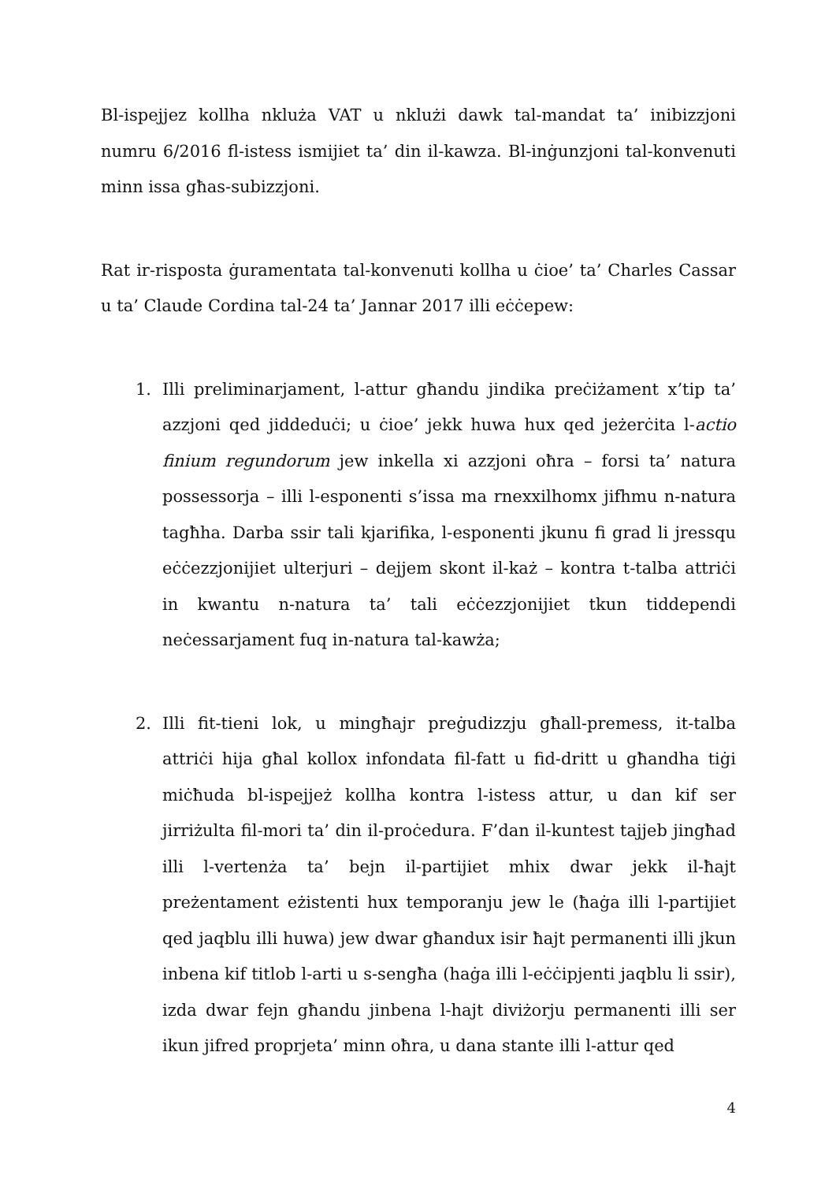Bl-ispejjez kollha nkluża VAT u nklużi dawk tal-mandat ta’ inibizzjoni numru 6/2016 fl-istess ismijiet ta’ din il-kawza. Bl-inġunzjoni tal-konvenuti minn issa għas-subizzjoni.
Rat ir-risposta ġuramentata tal-konvenuti kollha u ċioe’ ta’ Charles Cassar u ta’ Claude Cordina tal-24 ta’ Jannar 2017 illi eċċepew:
1. Illi preliminarjament, l-attur għandu jindika preċiżament x’tip ta’ azzjoni qed jiddeduċi; u ċioe’ jekk huwa hux qed jeżerċita l-actio finium regundorum jew inkella xi azzjoni oħra – forsi ta’ natura possessorja – illi l-esponenti s’issa ma rnexxilhomx jifhmu n-natura tagħha. Darba ssir tali kjarifika, l-esponenti jkunu fi grad li jressqu eċċezzjonijiet ulterjuri – dejjem skont il-każ – kontra t-talba attriċi in kwantu n-natura ta’ tali eċċezzjonijiet tkun tiddependi neċessarjament fuq in-natura tal-kawża;
2. Illi fit-tieni lok, u mingħajr preġudizzju għall-premess, it-talba attriċi hija għal kollox infondata fil-fatt u fid-dritt u għandha tiġi miċħuda bl-ispejjeż kollha kontra l-istess attur, u dan kif ser jirriżulta fil-mori ta’ din il-proċedura. F’dan il-kuntest tajjeb jingħad illi l-vertenża ta’ bejn il-partijiet mhix dwar jekk il-ħajt preżentament eżistenti hux temporanju jew le (ħaġa illi l-partijiet qed jaqblu illi huwa) jew dwar għandux isir ħajt permanenti illi jkun inbena kif titlob l-arti u s-sengħa (haġa illi l-eċċipjenti jaqblu li ssir), izda dwar fejn għandu jinbena l-hajt diviżorju permanenti illi ser ikun jifred proprjeta’ minn oħra, u dana stante illi l-attur qed
4